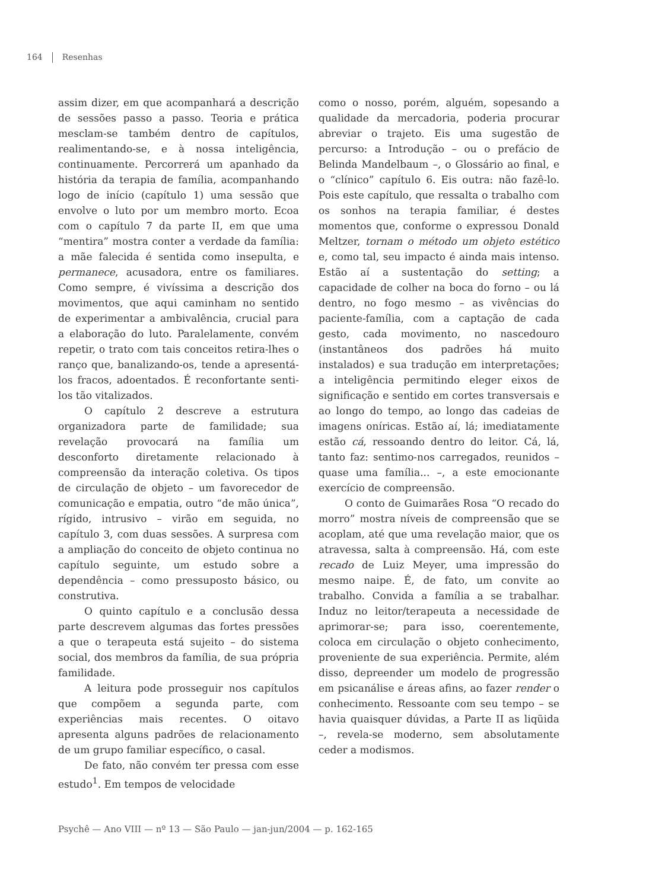164 Resenhas
assim dizer, em que acompanhará a descrição de sessões passo a passo. Teoria e prática mesclam-se também dentro de capítulos, realimentando-se, e à nossa inteligência, continuamente. Percorrerá um apanhado da história da terapia de família, acompanhando logo de início (capítulo 1) uma sessão que envolve o luto por um membro morto. Ecoa com o capítulo 7 da parte II, em que uma “mentira” mostra conter a verdade da família: a mãe falecida é sentida como insepulta, e permanece, acusadora, entre os familiares. Como sempre, é vivíssima a descrição dos movimentos, que aqui caminham no sentido de experimentar a ambivalência, crucial para a elaboração do luto. Paralelamente, convém repetir, o trato com tais conceitos retira-lhes o ranço que, banalizando-os, tende a apresentá-los fracos, adoentados. É reconfortante senti-los tão vitalizados.
O capítulo 2 descreve a estrutura organizadora parte de familidade; sua revelação provocará na família um desconforto diretamente relacionado à compreensão da interação coletiva. Os tipos de circulação de objeto – um favorecedor de comunicação e empatia, outro “de mão única”, rígido, intrusivo – virão em seguida, no capítulo 3, com duas sessões. A surpresa com a ampliação do conceito de objeto continua no capítulo seguinte, um estudo sobre a dependência – como pressuposto básico, ou construtiva.
O quinto capítulo e a conclusão dessa parte descrevem algumas das fortes pressões a que o terapeuta está sujeito – do sistema social, dos membros da família, de sua própria familidade.
A leitura pode prosseguir nos capítulos que compõem a segunda parte, com experiências mais recentes. O oitavo apresenta alguns padrões de relacionamento de um grupo familiar específico, o casal.
De fato, não convém ter pressa com esse estudo<sup>1</sup>. Em tempos de velocidade
como o nosso, porém, alguém, sopesando a qualidade da mercadoria, poderia procurar abreviar o trajeto. Eis uma sugestão de percurso: a Introdução – ou o prefácio de Belinda Mandelbaum –, o Glossário ao final, e o “clínico” capítulo 6. Eis outra: não fazê-lo. Pois este capítulo, que ressalta o trabalho com os sonhos na terapia familiar, é destes momentos que, conforme o expressou Donald Meltzer, tornam o método um objeto estético e, como tal, seu impacto é ainda mais intenso. Estão aí a sustentação do setting; a capacidade de colher na boca do forno – ou lá dentro, no fogo mesmo – as vivências do paciente-família, com a captação de cada gesto, cada movimento, no nascedouro (instantâneos dos padrões há muito instalados) e sua tradução em interpretações; a inteligência permitindo eleger eixos de significação e sentido em cortes transversais e ao longo do tempo, ao longo das cadeias de imagens oníricas. Estão aí, lá; imediatamente estão cá, ressoando dentro do leitor. Cá, lá, tanto faz: sentimo-nos carregados, reunidos – quase uma família... –, a este emocionante exercício de compreensão.
O conto de Guimarães Rosa “O recado do morro” mostra níveis de compreensão que se acoplam, até que uma revelação maior, que os atravessa, salta à compreensão. Há, com este recado de Luiz Meyer, uma impressão do mesmo naipe. É, de fato, um convite ao trabalho. Convida a família a se trabalhar. Induz no leitor/terapeuta a necessidade de aprimorar-se; para isso, coerentemente, coloca em circulação o objeto conhecimento, proveniente de sua experiência. Permite, além disso, depreender um modelo de progressão em psicanálise e áreas afins, ao fazer render o conhecimento. Ressoante com seu tempo – se havia quaisquer dúvidas, a Parte II as liqüida –, revela-se moderno, sem absolutamente ceder a modismos.
Psychê — Ano VIII — nº 13 — São Paulo — jan-jun/2004 — p. 162-165